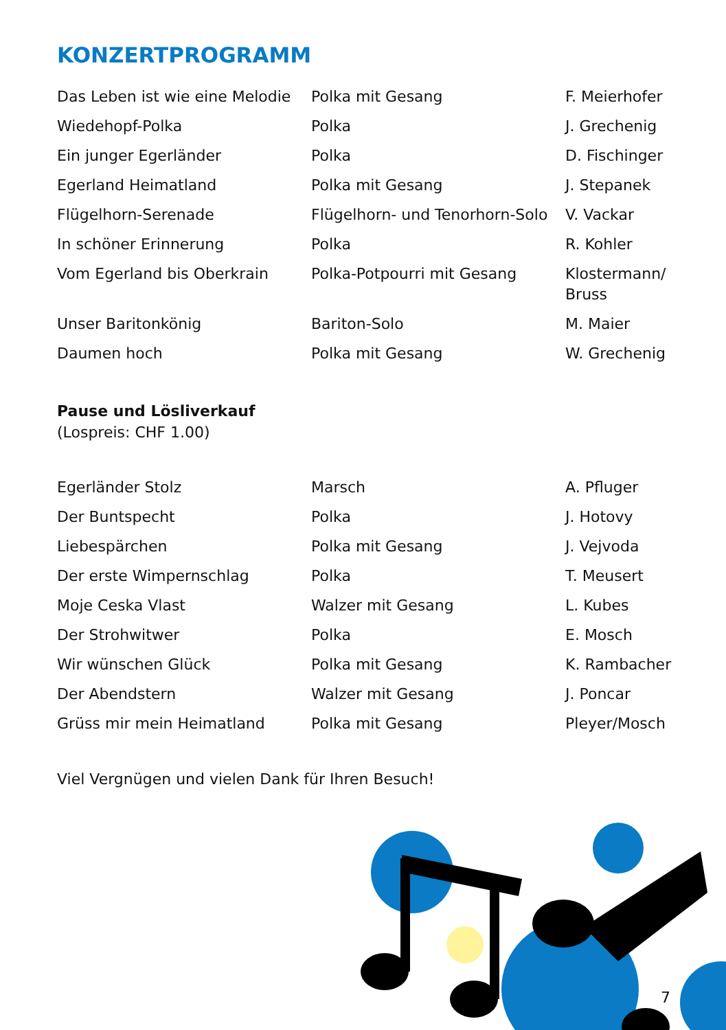KONZERTPROGRAMM
| Das Leben ist wie eine Melodie | Polka mit Gesang | F. Meierhofer |
| Wiedehopf-Polka | Polka | J. Grechenig |
| Ein junger Egerländer | Polka | D. Fischinger |
| Egerland Heimatland | Polka mit Gesang | J. Stepanek |
| Flügelhorn-Serenade | Flügelhorn- und Tenorhorn-Solo | V. Vackar |
| In schöner Erinnerung | Polka | R. Kohler |
| Vom Egerland bis Oberkrain | Polka-Potpourri mit Gesang | Klostermann/ Bruss |
| Unser Baritonkönig | Bariton-Solo | M. Maier |
| Daumen hoch | Polka mit Gesang | W. Grechenig |
Pause und Lösliverkauf
(Lospreis: CHF 1.00)
| Egerländer Stolz | Marsch | A. Pfluger |
| Der Buntspecht | Polka | J. Hotovy |
| Liebespärchen | Polka mit Gesang | J. Vejvoda |
| Der erste Wimpernschlag | Polka | T. Meusert |
| Moje Ceska Vlast | Walzer mit Gesang | L. Kubes |
| Der Strohwitwer | Polka | E. Mosch |
| Wir wünschen Glück | Polka mit Gesang | K. Rambacher |
| Der Abendstern | Walzer mit Gesang | J. Poncar |
| Grüss mir mein Heimatland | Polka mit Gesang | Pleyer/Mosch |
Viel Vergnügen und vielen Dank für Ihren Besuch!
7